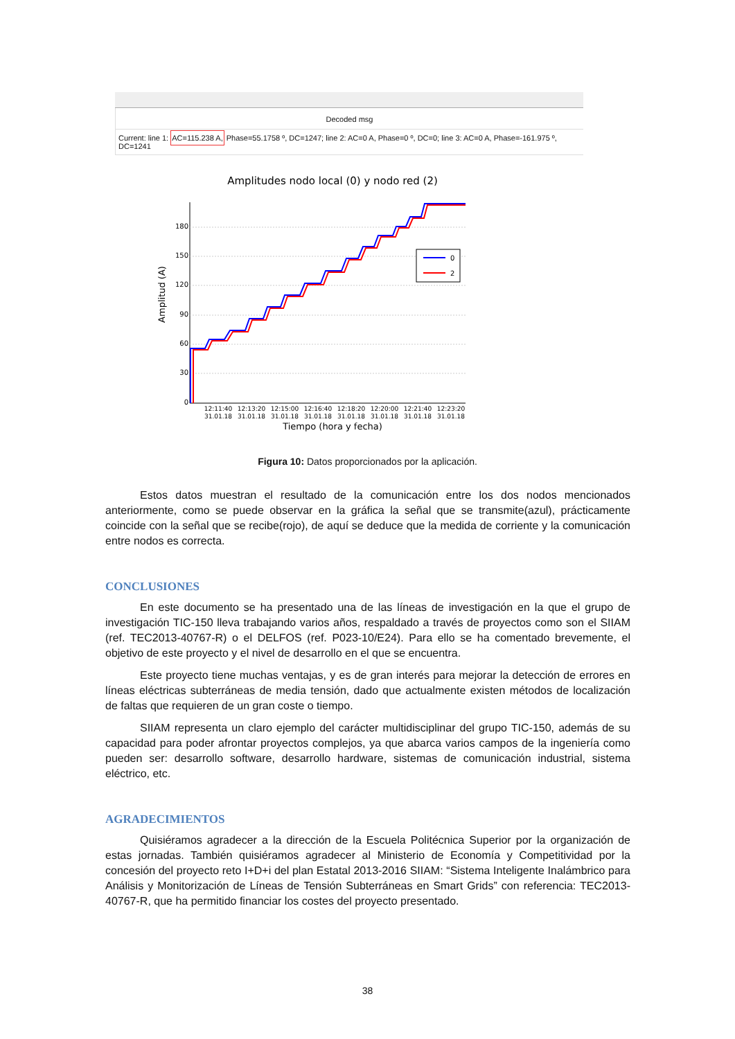Decoded msg
Current: line 1: AC=115.238 A, Phase=55.1758 º, DC=1247; line 2: AC=0 A, Phase=0 º, DC=0; line 3: AC=0 A, Phase=-161.975 º, DC=1241
Amplitudes nodo local (0) y nodo red (2)
180
150
120
90
60
30
0
Amplitud (A)
12:11:40
12:13:20
12:15:00
12:16:40
12:18:20
12:20:00
12:21:40
12:23:20
31.01.18
31.01.18
31.01.18
31.01.18
31.01.18
31.01.18
31.01.18
31.01.18
Tiempo (hora y fecha)
0
2
Figura 10: Datos proporcionados por la aplicación.
Estos datos muestran el resultado de la comunicación entre los dos nodos mencionados anteriormente, como se puede observar en la gráfica la señal que se transmite(azul), prácticamente coincide con la señal que se recibe(rojo), de aquí se deduce que la medida de corriente y la comunicación entre nodos es correcta.
CONCLUSIONES
En este documento se ha presentado una de las líneas de investigación en la que el grupo de investigación TIC-150 lleva trabajando varios años, respaldado a través de proyectos como son el SIIAM (ref. TEC2013-40767-R) o el DELFOS (ref. P023-10/E24). Para ello se ha comentado brevemente, el objetivo de este proyecto y el nivel de desarrollo en el que se encuentra.
Este proyecto tiene muchas ventajas, y es de gran interés para mejorar la detección de errores en líneas eléctricas subterráneas de media tensión, dado que actualmente existen métodos de localización de faltas que requieren de un gran coste o tiempo.
SIIAM representa un claro ejemplo del carácter multidisciplinar del grupo TIC-150, además de su capacidad para poder afrontar proyectos complejos, ya que abarca varios campos de la ingeniería como pueden ser: desarrollo software, desarrollo hardware, sistemas de comunicación industrial, sistema eléctrico, etc.
AGRADECIMIENTOS
Quisiéramos agradecer a la dirección de la Escuela Politécnica Superior por la organización de estas jornadas. También quisiéramos agradecer al Ministerio de Economía y Competitividad por la concesión del proyecto reto I+D+i del plan Estatal 2013-2016 SIIAM: “Sistema Inteligente Inalámbrico para Análisis y Monitorización de Líneas de Tensión Subterráneas en Smart Grids” con referencia: TEC2013-40767-R, que ha permitido financiar los costes del proyecto presentado.
38